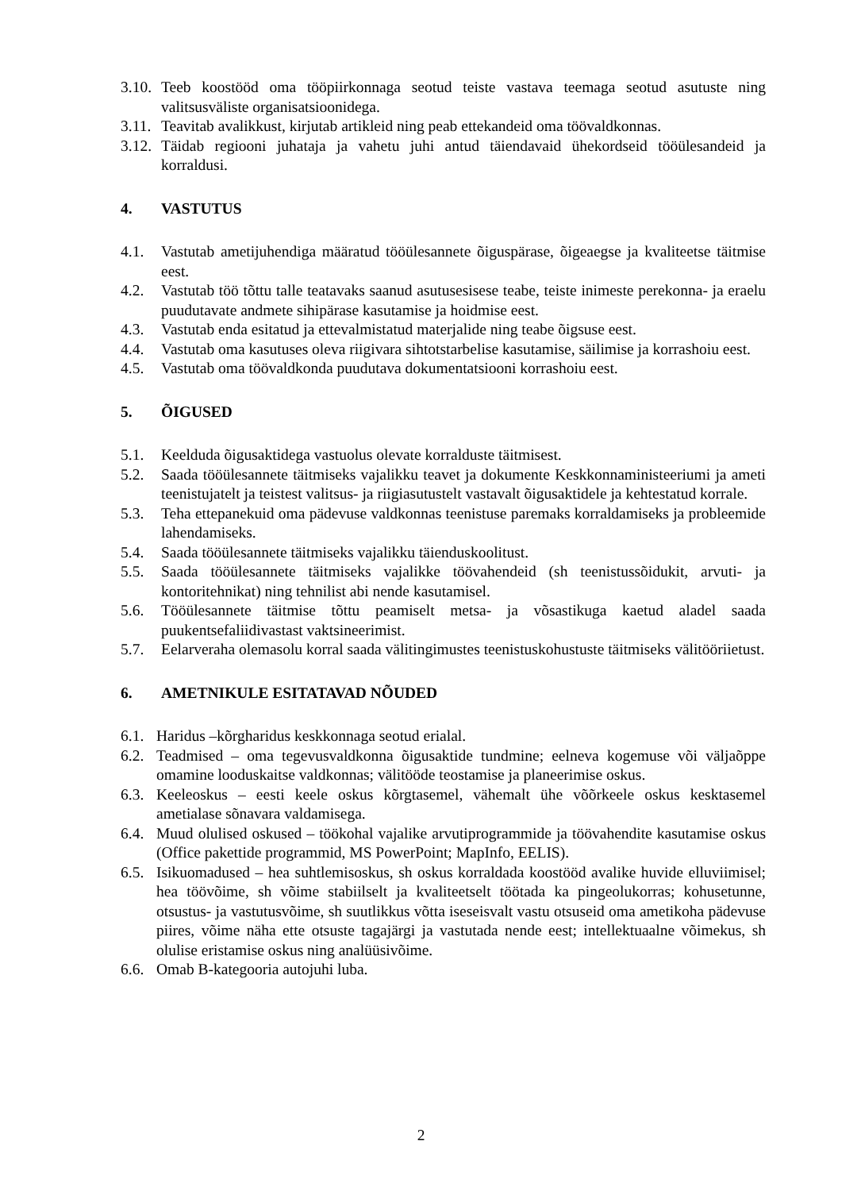3.10. Teeb koostööd oma tööpiirkonnaga seotud teiste vastava teemaga seotud asutuste ning valitsusväliste organisatsioonidega.
3.11. Teavitab avalikkust, kirjutab artikleid ning peab ettekandeid oma töövaldkonnas.
3.12. Täidab regiooni juhataja ja vahetu juhi antud täiendavaid ühekordseid tööülesandeid ja korraldusi.
4. VASTUTUS
4.1. Vastutab ametijuhendiga määratud tööülesannete õiguspärase, õigeaegse ja kvaliteetse täitmise eest.
4.2. Vastutab töö tõttu talle teatavaks saanud asutusesisese teabe, teiste inimeste perekonna- ja eraelu puudutavate andmete sihipärase kasutamise ja hoidmise eest.
4.3. Vastutab enda esitatud ja ettevalmistatud materjalide ning teabe õigsuse eest.
4.4. Vastutab oma kasutuses oleva riigivara sihtotstarbelise kasutamise, säilimise ja korrashoiu eest.
4.5. Vastutab oma töövaldkonda puudutava dokumentatsiooni korrashoiu eest.
5. ÕIGUSED
5.1. Keelduda õigusaktidega vastuolus olevate korralduste täitmisest.
5.2. Saada tööülesannete täitmiseks vajalikku teavet ja dokumente Keskkonnaministeeriumi ja ameti teenistujatelt ja teistest valitsus- ja riigiasutustelt vastavalt õigusaktidele ja kehtestatud korrale.
5.3. Teha ettepanekuid oma pädevuse valdkonnas teenistuse paremaks korraldamiseks ja probleemide lahendamiseks.
5.4. Saada tööülesannete täitmiseks vajalikku täienduskoolitust.
5.5. Saada tööülesannete täitmiseks vajalikke töövahendeid (sh teenistussõidukit, arvuti- ja kontoritehnikat) ning tehnilist abi nende kasutamisel.
5.6. Tööülesannete täitmise tõttu peamiselt metsa- ja võsastikuga kaetud aladel saada puukentsefaliidivastast vaktsineerimist.
5.7. Eelarveraha olemasolu korral saada välitingimustes teenistuskohustuste täitmiseks välitööriietust.
6. AMETNIKULE ESITATAVAD NÕUDED
6.1. Haridus –kõrgharidus keskkonnaga seotud erialal.
6.2. Teadmised – oma tegevusvaldkonna õigusaktide tundmine; eelneva kogemuse või väljaõppe omamine looduskaitse valdkonnas; välitööde teostamise ja planeerimise oskus.
6.3. Keeleoskus – eesti keele oskus kõrgtasemel, vähemalt ühe võõrkeele oskus kesktasemel ametialase sõnavara valdamisega.
6.4. Muud olulised oskused – töökohal vajalike arvutiprogrammide ja töövahendite kasutamise oskus (Office pakettide programmid, MS PowerPoint; MapInfo, EELIS).
6.5. Isikuomadused – hea suhtlemisoskus, sh oskus korraldada koostööd avalike huvide elluviimisel; hea töövõime, sh võime stabiilselt ja kvaliteetselt töötada ka pingeolukorras; kohusetunne, otsustus- ja vastutusvõime, sh suutlikkus võtta iseseisvalt vastu otsuseid oma ametikoha pädevuse piires, võime näha ette otsuste tagajärgi ja vastutada nende eest; intellektuaalne võimekus, sh olulise eristamise oskus ning analüüsivõime.
6.6. Omab B-kategooria autojuhi luba.
2